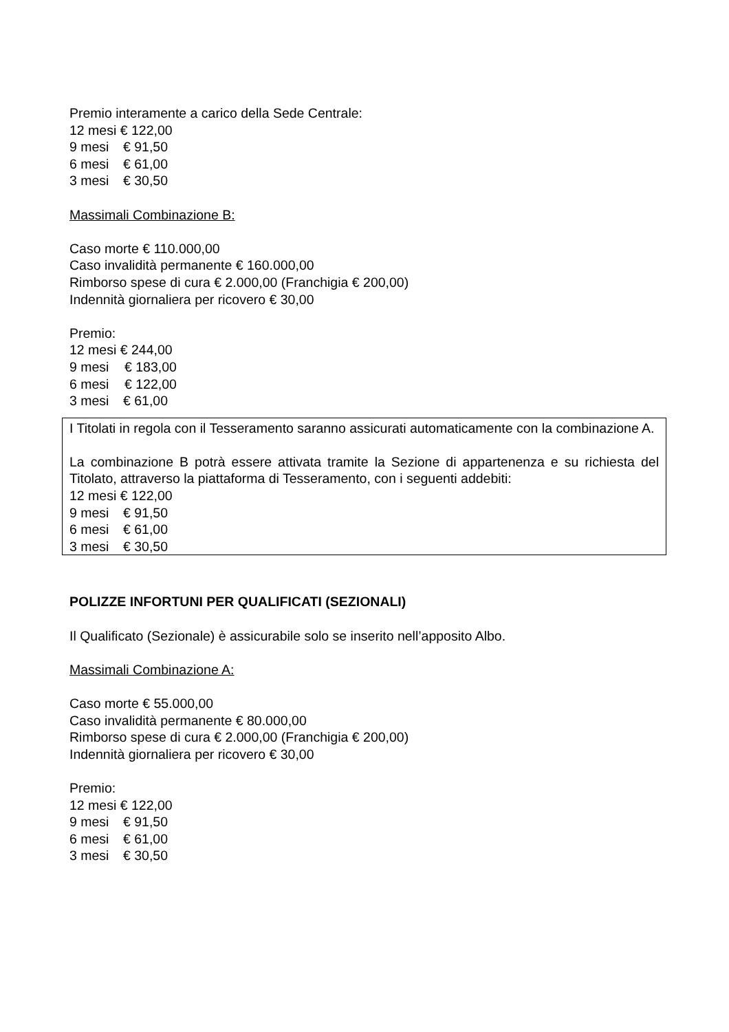Premio interamente a carico della Sede Centrale:
12 mesi € 122,00
9 mesi € 91,50
6 mesi € 61,00
3 mesi € 30,50
Massimali Combinazione B:
Caso morte € 110.000,00
Caso invalidità permanente € 160.000,00
Rimborso spese di cura € 2.000,00 (Franchigia € 200,00)
Indennità giornaliera per ricovero € 30,00
Premio:
12 mesi € 244,00
9 mesi € 183,00
6 mesi € 122,00
3 mesi € 61,00
I Titolati in regola con il Tesseramento saranno assicurati automaticamente con la combinazione A.
La combinazione B potrà essere attivata tramite la Sezione di appartenenza e su richiesta del Titolato, attraverso la piattaforma di Tesseramento, con i seguenti addebiti:
12 mesi € 122,00
9 mesi € 91,50
6 mesi € 61,00
3 mesi € 30,50
POLIZZE INFORTUNI PER QUALIFICATI (SEZIONALI)
Il Qualificato (Sezionale) è assicurabile solo se inserito nell’apposito Albo.
Massimali Combinazione A:
Caso morte € 55.000,00
Caso invalidità permanente € 80.000,00
Rimborso spese di cura € 2.000,00 (Franchigia € 200,00)
Indennità giornaliera per ricovero € 30,00
Premio:
12 mesi € 122,00
9 mesi € 91,50
6 mesi € 61,00
3 mesi € 30,50